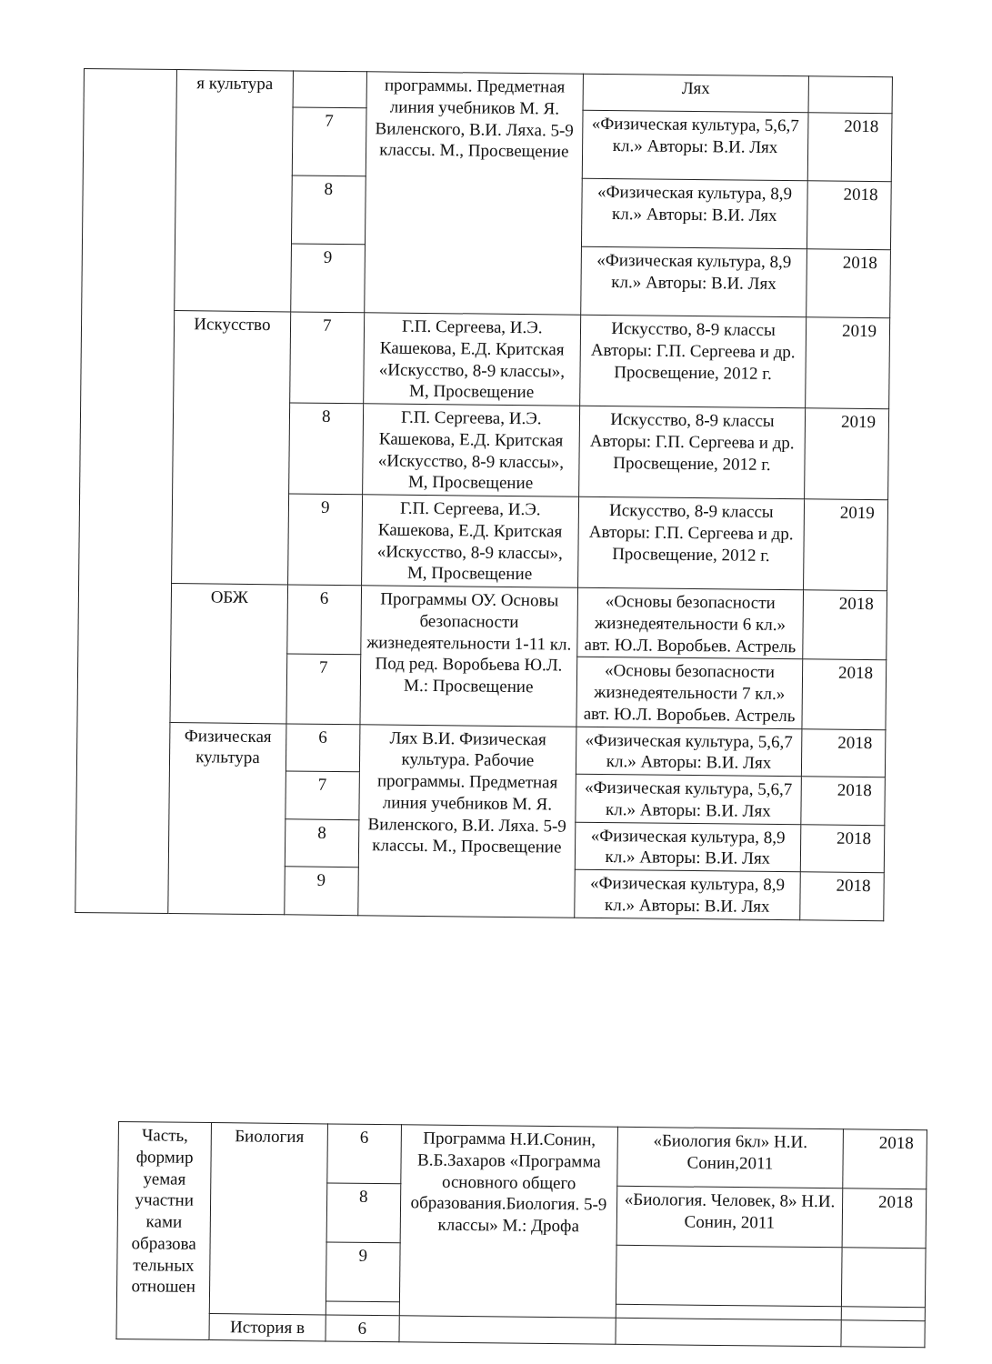| | я культура | | программы. Предметная линия учебников М. Я. Виленского, В.И. Ляха. 5-9 классы. М., Просвещение | Лях | |
| | | 7 | | «Физическая культура, 5,6,7 кл.» Авторы: В.И. Лях | 2018 |
| | | 8 | | «Физическая культура, 8,9 кл.» Авторы: В.И. Лях | 2018 |
| | | 9 | | «Физическая культура, 8,9 кл.» Авторы: В.И. Лях | 2018 |
| | Искусство | 7 | Г.П. Сергеева, И.Э. Кашекова, Е.Д. Критская «Искусство, 8-9 классы», М, Просвещение | Искусство, 8-9 классы Авторы: Г.П. Сергеева и др. Просвещение, 2012 г. | 2019 |
| | | 8 | Г.П. Сергеева, И.Э. Кашекова, Е.Д. Критская «Искусство, 8-9 классы», М, Просвещение | Искусство, 8-9 классы Авторы: Г.П. Сергеева и др. Просвещение, 2012 г. | 2019 |
| | | 9 | Г.П. Сергеева, И.Э. Кашекова, Е.Д. Критская «Искусство, 8-9 классы», М, Просвещение | Искусство, 8-9 классы Авторы: Г.П. Сергеева и др. Просвещение, 2012 г. | 2019 |
| | ОБЖ | 6 | Программы ОУ. Основы безопасности жизнедеятельности 1-11 кл. Под ред. Воробьева Ю.Л. М.: Просвещение | «Основы безопасности жизнедеятельности 6 кл.» авт. Ю.Л. Воробьев. Астрель | 2018 |
| | | 7 | | «Основы безопасности жизнедеятельности 7 кл.» авт. Ю.Л. Воробьев. Астрель | 2018 |
| | Физическая культура | 6 | Лях В.И. Физическая культура. Рабочие программы. Предметная линия учебников М. Я. Виленского, В.И. Ляха. 5-9 классы. М., Просвещение | «Физическая культура, 5,6,7 кл.» Авторы: В.И. Лях | 2018 |
| | | 7 | | «Физическая культура, 5,6,7 кл.» Авторы: В.И. Лях | 2018 |
| | | 8 | | «Физическая культура, 8,9 кл.» Авторы: В.И. Лях | 2018 |
| | | 9 | | «Физическая культура, 8,9 кл.» Авторы: В.И. Лях | 2018 |
| Часть, формир уемая участни ками образова тельных отношен | Биология | 6 | Программа Н.И.Сонин, В.Б.Захаров «Программа основного общего образования.Биология. 5-9 классы» М.: Дрофа | «Биология 6кл» Н.И. Сонин,2011 | 2018 |
| | | 8 | | «Биология. Человек, 8» Н.И. Сонин, 2011 | 2018 |
| | | 9 | | | |
| | История в | 6 | | | |